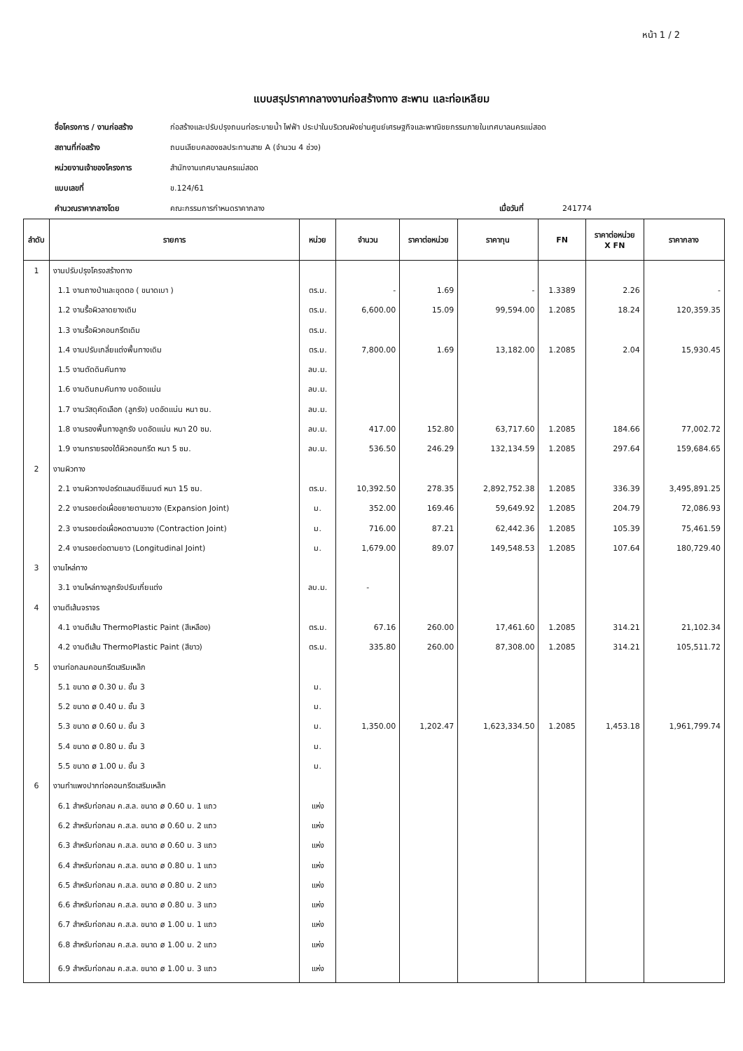หน้า 1 / 2
แบบสรุปราคากลางงานก่อสร้างทาง สะพาน และท่อเหลียม
ชื่อโครงการ / งานก่อสร้าง ก่อสร้างและปรับปรุงถนนท่อระบายน้ำ ไฟฟ้า ประปาในบริเวณผังย่านศูนย์เศรษฐกิจและพาณิชยกรรมภายในเทศบาลนครแม่สอด
สถานที่ก่อสร้าง ถนนเลียบคลองชลประทานสาย A (จำนวน 4 ช่วง)
หน่วยงานเจ้าของโครงการ สำนักงานเทศบาลนครแม่สอด
แบบเลขที่ ข.124/61
คำนวณราคากลางโดย คณะกรรมการกำหนดราคากลาง เมื่อวันที่ 241774
| ลำดับ | รายการ | หน่วย | จำนวน | ราคาต่อหน่วย | ราคาทุน | FN | ราคาต่อหน่วย X FN | ราคากลาง |
| --- | --- | --- | --- | --- | --- | --- | --- | --- |
| 1 | งานปรับปรุงโครงสร้างทาง | | | | | | | |
| | 1.1 งานถางป่าและขุดตอ ( ขนาดเบา ) | ตร.ม. | - | 1.69 | - | 1.3389 | 2.26 | - |
| | 1.2 งานรื้อผิวลาดยางเดิม | ตร.ม. | 6,600.00 | 15.09 | 99,594.00 | 1.2085 | 18.24 | 120,359.35 |
| | 1.3 งานรื้อผิวคอนกรีตเดิม | ตร.ม. | | | | | | |
| | 1.4 งานปรับเกลี่ยแต่งพื้นทางเดิม | ตร.ม. | 7,800.00 | 1.69 | 13,182.00 | 1.2085 | 2.04 | 15,930.45 |
| | 1.5 งานตัดดินคันทาง | ลบ.ม. | | | | | | |
| | 1.6 งานดินถมคันทาง บดอัดแน่น | ลบ.ม. | | | | | | |
| | 1.7 งานวัสดุคัดเลือก (ลูกรัง) บดอัดแน่น หนา ซม. | ลบ.ม. | | | | | | |
| | 1.8 งานรองพื้นทางลูกรัง บดอัดแน่น หนา 20 ซม. | ลบ.ม. | 417.00 | 152.80 | 63,717.60 | 1.2085 | 184.66 | 77,002.72 |
| | 1.9 งานทรายรองใต้ผิวคอนกรีต หนา 5 ซม. | ลบ.ม. | 536.50 | 246.29 | 132,134.59 | 1.2085 | 297.64 | 159,684.65 |
| 2 | งานผิวทาง | | | | | | | |
| | 2.1 งานผิวทางปอร์ตแลนด์ซีเมนต์ หนา 15 ซม. | ตร.ม. | 10,392.50 | 278.35 | 2,892,752.38 | 1.2085 | 336.39 | 3,495,891.25 |
| | 2.2 งานรอยต่อเผื่อขยายตามขวาง (Expansion Joint) | ม. | 352.00 | 169.46 | 59,649.92 | 1.2085 | 204.79 | 72,086.93 |
| | 2.3 งานรอยต่อเผื่อหดตามขวาง (Contraction Joint) | ม. | 716.00 | 87.21 | 62,442.36 | 1.2085 | 105.39 | 75,461.59 |
| | 2.4 งานรอยต่อตามยาว (Longitudinal Joint) | ม. | 1,679.00 | 89.07 | 149,548.53 | 1.2085 | 107.64 | 180,729.40 |
| 3 | งานไหล่ทาง | | | | | | | |
| | 3.1 งานไหล่ทางลูกรังปรับเกี่ยแต่ง | ลบ.ม. | - | | | | | |
| 4 | งานตีเส้นจราจร | | | | | | | |
| | 4.1 งานตีเส้น ThermoPlastic Paint (สีเหลือง) | ตร.ม. | 67.16 | 260.00 | 17,461.60 | 1.2085 | 314.21 | 21,102.34 |
| | 4.2 งานตีเส้น ThermoPlastic Paint (สีขาว) | ตร.ม. | 335.80 | 260.00 | 87,308.00 | 1.2085 | 314.21 | 105,511.72 |
| 5 | งานท่อกลมคอนกรีตเสริมเหล็ก | | | | | | | |
| | 5.1 ขนาด ø 0.30 ม. ชั้น 3 | ม. | | | | | | |
| | 5.2 ขนาด ø 0.40 ม. ชั้น 3 | ม. | | | | | | |
| | 5.3 ขนาด ø 0.60 ม. ชั้น 3 | ม. | 1,350.00 | 1,202.47 | 1,623,334.50 | 1.2085 | 1,453.18 | 1,961,799.74 |
| | 5.4 ขนาด ø 0.80 ม. ชั้น 3 | ม. | | | | | | |
| | 5.5 ขนาด ø 1.00 ม. ชั้น 3 | ม. | | | | | | |
| 6 | งานกำแพงปากท่อคอนกรีตเสริมเหล็ก | | | | | | | |
| | 6.1 สำหรับท่อกลม ค.ส.ล. ขนาด ø 0.60 ม. 1 แถว | แห่ง | | | | | | |
| | 6.2 สำหรับท่อกลม ค.ส.ล. ขนาด ø 0.60 ม. 2 แถว | แห่ง | | | | | | |
| | 6.3 สำหรับท่อกลม ค.ส.ล. ขนาด ø 0.60 ม. 3 แถว | แห่ง | | | | | | |
| | 6.4 สำหรับท่อกลม ค.ส.ล. ขนาด ø 0.80 ม. 1 แถว | แห่ง | | | | | | |
| | 6.5 สำหรับท่อกลม ค.ส.ล. ขนาด ø 0.80 ม. 2 แถว | แห่ง | | | | | | |
| | 6.6 สำหรับท่อกลม ค.ส.ล. ขนาด ø 0.80 ม. 3 แถว | แห่ง | | | | | | |
| | 6.7 สำหรับท่อกลม ค.ส.ล. ขนาด ø 1.00 ม. 1 แถว | แห่ง | | | | | | |
| | 6.8 สำหรับท่อกลม ค.ส.ล. ขนาด ø 1.00 ม. 2 แถว | แห่ง | | | | | | |
| | 6.9 สำหรับท่อกลม ค.ส.ล. ขนาด ø 1.00 ม. 3 แถว | แห่ง | | | | | | |